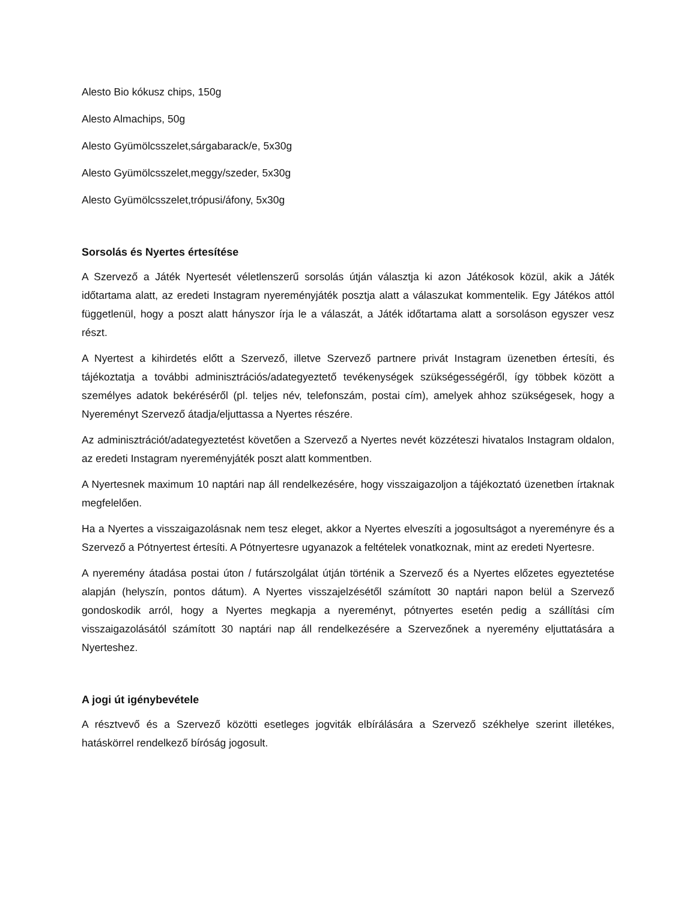Alesto Bio kókusz chips, 150g
Alesto Almachips, 50g
Alesto Gyümölcsszelet,sárgabarack/e, 5x30g
Alesto Gyümölcsszelet,meggy/szeder, 5x30g
Alesto Gyümölcsszelet,trópusi/áfony, 5x30g
Sorsolás és Nyertes értesítése
A Szervező a Játék Nyertesét véletlenszerű sorsolás útján választja ki azon Játékosok közül, akik a Játék időtartama alatt, az eredeti Instagram nyereményjáték posztja alatt a válaszukat kommentelik. Egy Játékos attól függetlenül, hogy a poszt alatt hányszor írja le a válaszát, a Játék időtartama alatt a sorsoláson egyszer vesz részt.
A Nyertest a kihirdetés előtt a Szervező, illetve Szervező partnere privát Instagram üzenetben értesíti, és tájékoztatja a további adminisztrációs/adategyeztető tevékenységek szükségességéről, így többek között a személyes adatok bekéréséről (pl. teljes név, telefonszám, postai cím), amelyek ahhoz szükségesek, hogy a Nyereményt Szervező átadja/eljuttassa a Nyertes részére.
Az adminisztrációt/adategyeztetést követően a Szervező a Nyertes nevét közzéteszi hivatalos Instagram oldalon, az eredeti Instagram nyereményjáték poszt alatt kommentben.
A Nyertesnek maximum 10 naptári nap áll rendelkezésére, hogy visszaigazoljon a tájékoztató üzenetben írtaknak megfelelően.
Ha a Nyertes a visszaigazolásnak nem tesz eleget, akkor a Nyertes elveszíti a jogosultságot a nyereményre és a Szervező a Pótnyertest értesíti. A Pótnyertesre ugyanazok a feltételek vonatkoznak, mint az eredeti Nyertesre.
A nyeremény átadása postai úton / futárszolgálat útján történik a Szervező és a Nyertes előzetes egyeztetése alapján (helyszín, pontos dátum). A Nyertes visszajelzésétől számított 30 naptári napon belül a Szervező gondoskodik arról, hogy a Nyertes megkapja a nyereményt, pótnyertes esetén pedig a szállítási cím visszaigazolásától számított 30 naptári nap áll rendelkezésére a Szervezőnek a nyeremény eljuttatására a Nyerteshez.
A jogi út igénybevétele
A résztvevő és a Szervező közötti esetleges jogviták elbírálására a Szervező székhelye szerint illetékes, hatáskörrel rendelkező bíróság jogosult.